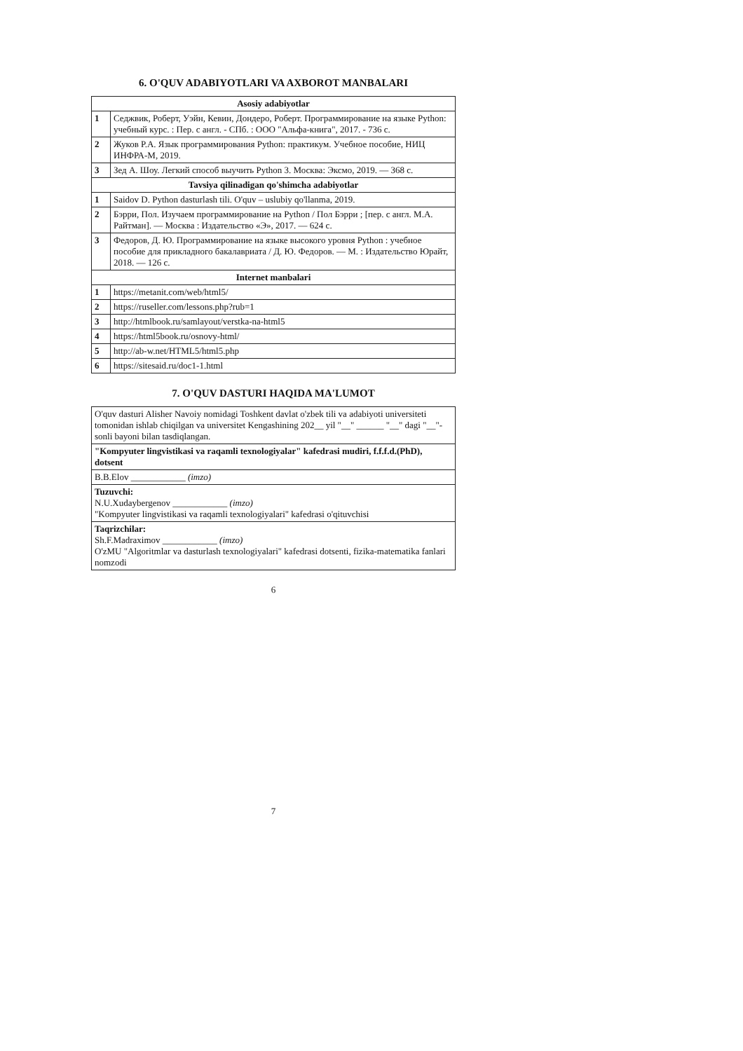6. O'QUV ADABIYOTLARI VA AXBOROT MANBALARI
| Asosiy adabiyotlar | |
| --- | --- |
| 1 | Седжвик, Роберт, Уэйн, Кевин, Дондеро, Роберт. Программирование на языке Python: учебный курс. : Пер. с англ. - СПб. : ООО "Альфа-книга", 2017. - 736 с. |
| 2 | Жуков Р.А. Язык программирования Python: практикум. Учебное пособие, НИЦ ИНФРА-М, 2019. |
| 3 | Зед А. Шоу. Легкий способ выучить Python 3. Москва: Эксмо, 2019. — 368 с. |
| Tavsiya qilinadigan qo'shimcha adabiyotlar | |
| 1 | Saidov D. Python dasturlash tili. O'quv – uslubiy qo'llanma, 2019. |
| 2 | Бэрри, Пол. Изучаем программирование на Python / Пол Бэрри ; [пер. с англ. М.А. Райтман]. — Москва : Издательство «Э», 2017. — 624 с. |
| 3 | Федоров, Д. Ю. Программирование на языке высокого уровня Python : учебное пособие для прикладного бакалавриата / Д. Ю. Федоров. — М. : Издательство Юрайт, 2018. — 126 с. |
| Internet manbalari | |
| 1 | https://metanit.com/web/html5/ |
| 2 | https://ruseller.com/lessons.php?rub=1 |
| 3 | http://htmlbook.ru/samlayout/verstka-na-html5 |
| 4 | https://html5book.ru/osnovy-html/ |
| 5 | http://ab-w.net/HTML5/html5.php |
| 6 | https://sitesaid.ru/doc1-1.html |
7. O'QUV DASTURI HAQIDA MA'LUMOT
| O'quv dasturi Alisher Navoiy nomidagi Toshkent davlat o'zbek tili va adabiyoti universiteti tomonidan ishlab chiqilgan va universitet Kengashining 202__ yil "__" ______ "__" dagi "__"-sonli bayoni bilan tasdiqlangan. |
| "Kompyuter lingvistikasi va raqamli texnologiyalar" kafedrasi mudiri, f.f.f.d.(PhD), dotsent |
| B.B.Elov ____________ (imzo) |
| Tuzuvchi: N.U.Xudaybergenov ____________ (imzo) "Kompyuter lingvistikasi va raqamli texnologiyalari" kafedrasi o'qituvchisi |
| Taqrizchilar: Sh.F.Madraximov ____________ (imzo) O'zMU "Algoritmlar va dasturlash texnologiyalari" kafedrasi dotsenti, fizika-matematika fanlari nomzodi |
6
7